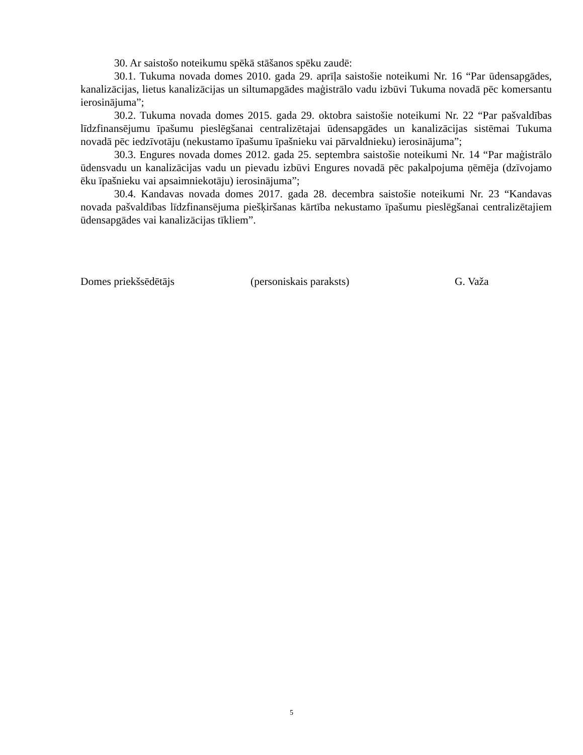30. Ar saistošo noteikumu spēkā stāšanos spēku zaudē:
30.1. Tukuma novada domes 2010. gada 29. aprīļa saistošie noteikumi Nr. 16 “Par ūdensapgādes, kanalizācijas, lietus kanalizācijas un siltumapgādes maģistrālo vadu izbūvi Tukuma novadā pēc komersantu ierosinājuma”;
30.2. Tukuma novada domes 2015. gada 29. oktobra saistošie noteikumi Nr. 22 “Par pašvaldības līdzfinansējumu īpašumu pieslēgšanai centralizētajai ūdensapgādes un kanalizācijas sistēmai Tukuma novadā pēc iedzīvotāju (nekustamo īpašumu īpašnieku vai pārvaldnieku) ierosinājuma”;
30.3. Engures novada domes 2012. gada 25. septembra saistošie noteikumi Nr. 14 “Par maģistrālo ūdensvadu un kanalizācijas vadu un pievadu izbūvi Engures novadā pēc pakalpojuma ņēmēja (dzīvojamo ēku īpašnieku vai apsaimniekotāju) ierosinājuma”;
30.4. Kandavas novada domes 2017. gada 28. decembra saistošie noteikumi Nr. 23 “Kandavas novada pašvaldības līdzfinansējuma piešķiršanas kārtība nekustamo īpašumu pieslēgšanai centralizētajiem ūdensapgādes vai kanalizācijas tīkliem”.
Domes priekšsēdētājs (personiskais paraksts) G. Važa
5